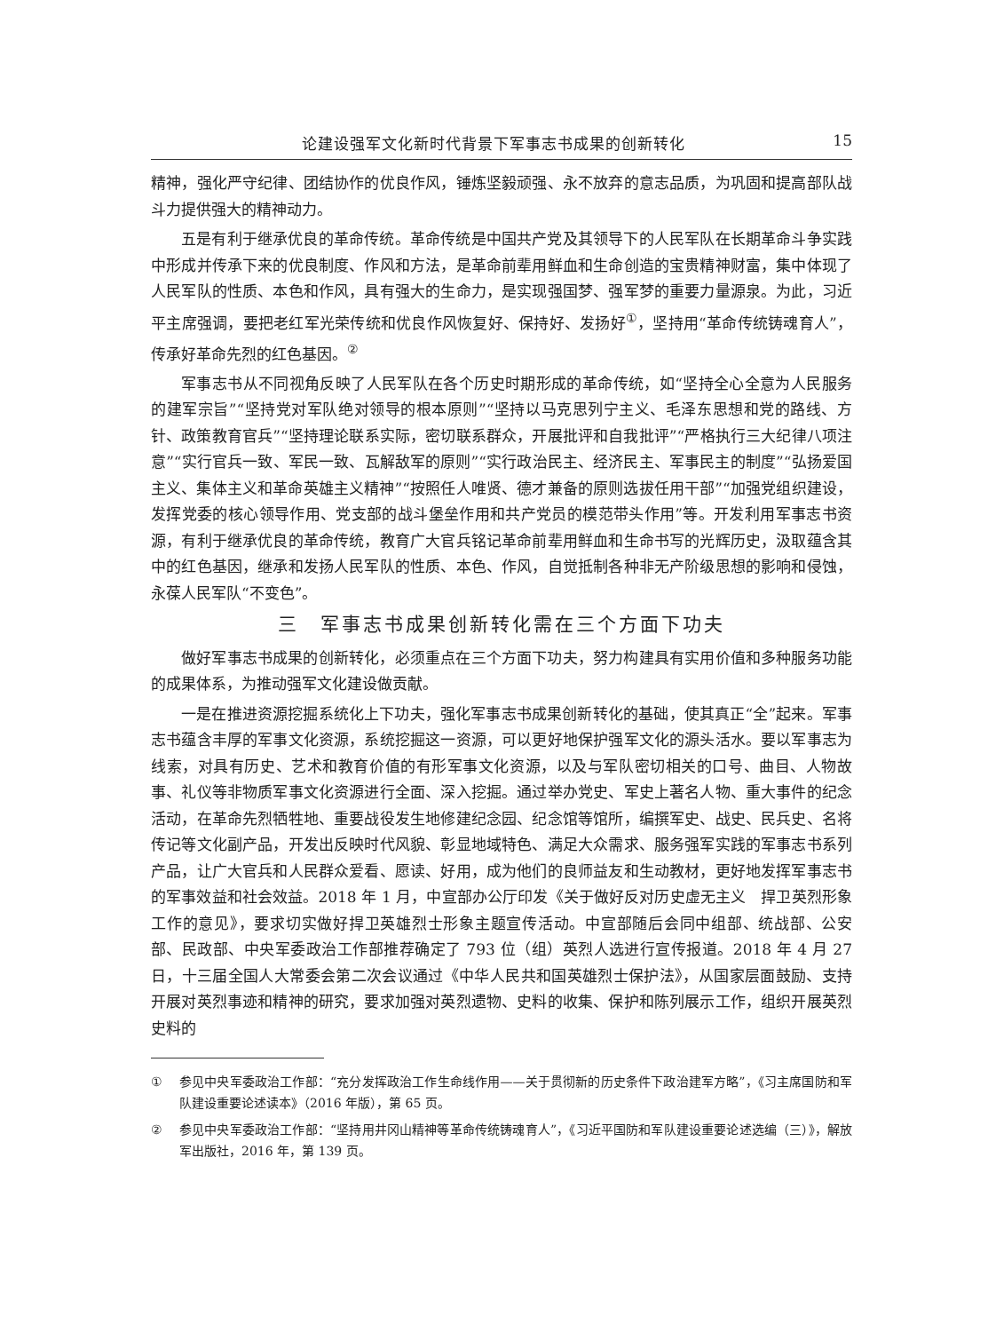论建设强军文化新时代背景下军事志书成果的创新转化 15
精神，强化严守纪律、团结协作的优良作风，锤炼坚毅顽强、永不放弃的意志品质，为巩固和提高部队战斗力提供强大的精神动力。
五是有利于继承优良的革命传统。革命传统是中国共产党及其领导下的人民军队在长期革命斗争实践中形成并传承下来的优良制度、作风和方法，是革命前辈用鲜血和生命创造的宝贵精神财富，集中体现了人民军队的性质、本色和作风，具有强大的生命力，是实现强国梦、强军梦的重要力量源泉。为此，习近平主席强调，要把老红军光荣传统和优良作风恢复好、保持好、发扬好<sup>①</sup>，坚持用“革命传统铸魂育人”，传承好革命先烈的红色基因。<sup>②</sup>
军事志书从不同视角反映了人民军队在各个历史时期形成的革命传统，如“坚持全心全意为人民服务的建军宗旨”“坚持党对军队绝对领导的根本原则”“坚持以马克思列宁主义、毛泽东思想和党的路线、方针、政策教育官兵”“坚持理论联系实际，密切联系群众，开展批评和自我批评”“严格执行三大纪律八项注意”“实行官兵一致、军民一致、瓦解敌军的原则”“实行政治民主、经济民主、军事民主的制度”“弘扬爱国主义、集体主义和革命英雄主义精神”“按照任人唯贤、德才兼备的原则选拔任用干部”“加强党组织建设，发挥党委的核心领导作用、党支部的战斗堡垒作用和共产党员的模范带头作用”等。开发利用军事志书资源，有利于继承优良的革命传统，教育广大官兵铭记革命前辈用鲜血和生命书写的光辉历史，汲取蕴含其中的红色基因，继承和发扬人民军队的性质、本色、作风，自觉抵制各种非无产阶级思想的影响和侵蚀，永葆人民军队“不变色”。
三　军事志书成果创新转化需在三个方面下功夫
做好军事志书成果的创新转化，必须重点在三个方面下功夫，努力构建具有实用价值和多种服务功能的成果体系，为推动强军文化建设做贡献。
一是在推进资源挖掘系统化上下功夫，强化军事志书成果创新转化的基础，使其真正“全”起来。军事志书蕴含丰厚的军事文化资源，系统挖掘这一资源，可以更好地保护强军文化的源头活水。要以军事志为线索，对具有历史、艺术和教育价值的有形军事文化资源，以及与军队密切相关的口号、曲目、人物故事、礼仪等非物质军事文化资源进行全面、深入挖掘。通过举办党史、军史上著名人物、重大事件的纪念活动，在革命先烈牺牲地、重要战役发生地修建纪念园、纪念馆等馆所，编撰军史、战史、民兵史、名将传记等文化副产品，开发出反映时代风貌、彰显地域特色、满足大众需求、服务强军实践的军事志书系列产品，让广大官兵和人民群众爱看、愿读、好用，成为他们的良师益友和生动教材，更好地发挥军事志书的军事效益和社会效益。2018 年 1 月，中宣部办公厅印发《关于做好反对历史虚无主义　捍卫英烈形象工作的意见》，要求切实做好捍卫英雄烈士形象主题宣传活动。中宣部随后会同中组部、统战部、公安部、民政部、中央军委政治工作部推荐确定了 793 位（组）英烈人选进行宣传报道。2018 年 4 月 27 日，十三届全国人大常委会第二次会议通过《中华人民共和国英雄烈士保护法》，从国家层面鼓励、支持开展对英烈事迹和精神的研究，要求加强对英烈遗物、史料的收集、保护和陈列展示工作，组织开展英烈史料的
① 参见中央军委政治工作部：“充分发挥政治工作生命线作用——关于贯彻新的历史条件下政治建军方略”，《习主席国防和军队建设重要论述读本》（2016 年版），第 65 页。
② 参见中央军委政治工作部：“坚持用井冈山精神等革命传统铸魂育人”，《习近平国防和军队建设重要论述选编（三）》，解放军出版社，2016 年，第 139 页。